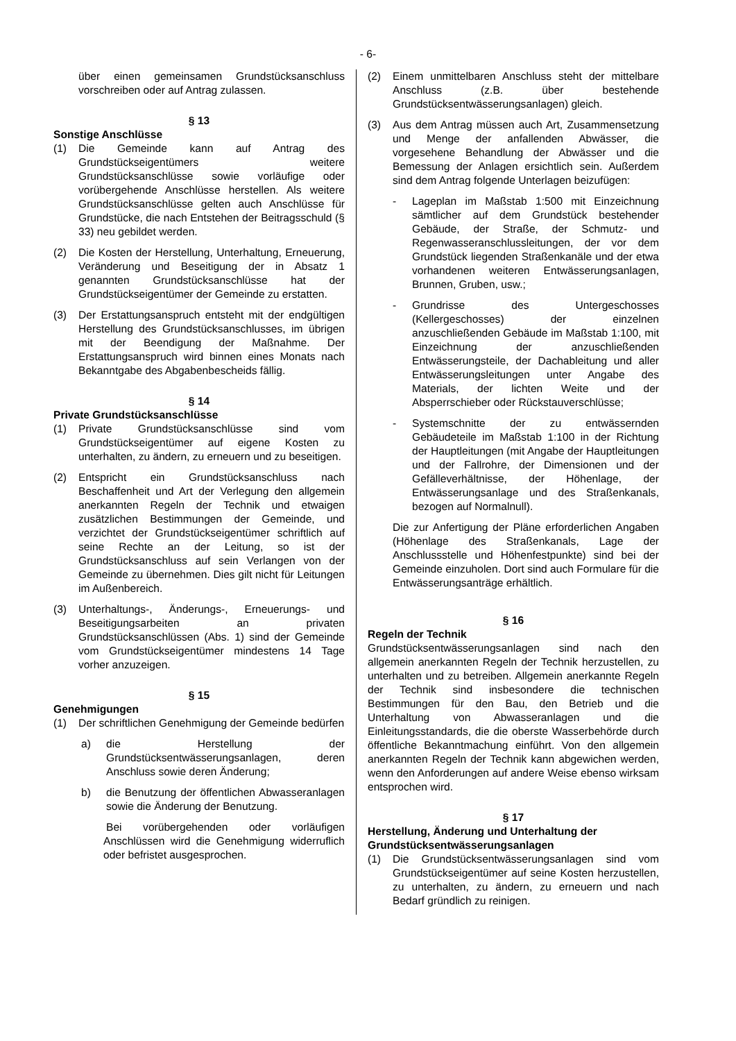- 6-
über einen gemeinsamen Grundstücksanschluss vorschreiben oder auf Antrag zulassen.
§ 13
Sonstige Anschlüsse
(1) Die Gemeinde kann auf Antrag des Grundstückseigentümers weitere Grundstücksanschlüsse sowie vorläufige oder vorübergehende Anschlüsse herstellen. Als weitere Grundstücksanschlüsse gelten auch Anschlüsse für Grundstücke, die nach Entstehen der Beitragsschuld (§ 33) neu gebildet werden.
(2) Die Kosten der Herstellung, Unterhaltung, Erneuerung, Veränderung und Beseitigung der in Absatz 1 genannten Grundstücksanschlüsse hat der Grundstückseigentümer der Gemeinde zu erstatten.
(3) Der Erstattungsanspruch entsteht mit der endgültigen Herstellung des Grundstücksanschlusses, im übrigen mit der Beendigung der Maßnahme. Der Erstattungsanspruch wird binnen eines Monats nach Bekanntgabe des Abgabenbescheids fällig.
§ 14
Private Grundstücksanschlüsse
(1) Private Grundstücksanschlüsse sind vom Grundstückseigentümer auf eigene Kosten zu unterhalten, zu ändern, zu erneuern und zu beseitigen.
(2) Entspricht ein Grundstücksanschluss nach Beschaffenheit und Art der Verlegung den allgemein anerkannten Regeln der Technik und etwaigen zusätzlichen Bestimmungen der Gemeinde, und verzichtet der Grundstückseigentümer schriftlich auf seine Rechte an der Leitung, so ist der Grundstücksanschluss auf sein Verlangen von der Gemeinde zu übernehmen. Dies gilt nicht für Leitungen im Außenbereich.
(3) Unterhaltungs-, Änderungs-, Erneuerungs- und Beseitigungsarbeiten an privaten Grundstücksanschlüssen (Abs. 1) sind der Gemeinde vom Grundstückseigentümer mindestens 14 Tage vorher anzuzeigen.
§ 15
Genehmigungen
(1) Der schriftlichen Genehmigung der Gemeinde bedürfen
a) die Herstellung der Grundstücksentwässerungsanlagen, deren Anschluss sowie deren Änderung;
b) die Benutzung der öffentlichen Abwasseranlagen sowie die Änderung der Benutzung.
Bei vorübergehenden oder vorläufigen Anschlüssen wird die Genehmigung widerruflich oder befristet ausgesprochen.
(2) Einem unmittelbaren Anschluss steht der mittelbare Anschluss (z.B. über bestehende Grundstücksentwässerungsanlagen) gleich.
(3) Aus dem Antrag müssen auch Art, Zusammensetzung und Menge der anfallenden Abwässer, die vorgesehene Behandlung der Abwässer und die Bemessung der Anlagen ersichtlich sein. Außerdem sind dem Antrag folgende Unterlagen beizufügen:
- Lageplan im Maßstab 1:500 mit Einzeichnung sämtlicher auf dem Grundstück bestehender Gebäude, der Straße, der Schmutz- und Regenwasseranschlussleitungen, der vor dem Grundstück liegenden Straßenkanäle und der etwa vorhandenen weiteren Entwässerungsanlagen, Brunnen, Gruben, usw.;
- Grundrisse des Untergeschosses (Kellergeschosses) der einzelnen anzuschließenden Gebäude im Maßstab 1:100, mit Einzeichnung der anzuschließenden Entwässerungsteile, der Dachableitung und aller Entwässerungsleitungen unter Angabe des Materials, der lichten Weite und der Absperrschieber oder Rückstauverschlüsse;
- Systemschnitte der zu entwässernden Gebäudeteile im Maßstab 1:100 in der Richtung der Hauptleitungen (mit Angabe der Hauptleitungen und der Fallrohre, der Dimensionen und der Gefälleverhältnisse, der Höhenlage, der Entwässerungsanlage und des Straßenkanals, bezogen auf Normalnull).
Die zur Anfertigung der Pläne erforderlichen Angaben (Höhenlage des Straßenkanals, Lage der Anschlussstelle und Höhenfestpunkte) sind bei der Gemeinde einzuholen. Dort sind auch Formulare für die Entwässerungsanträge erhältlich.
§ 16
Regeln der Technik
Grundstücksentwässerungsanlagen sind nach den allgemein anerkannten Regeln der Technik herzustellen, zu unterhalten und zu betreiben. Allgemein anerkannte Regeln der Technik sind insbesondere die technischen Bestimmungen für den Bau, den Betrieb und die Unterhaltung von Abwasseranlagen und die Einleitungsstandards, die die oberste Wasserbehörde durch öffentliche Bekanntmachung einführt. Von den allgemein anerkannten Regeln der Technik kann abgewichen werden, wenn den Anforderungen auf andere Weise ebenso wirksam entsprochen wird.
§ 17
Herstellung, Änderung und Unterhaltung der Grundstücksentwässerungsanlagen
(1) Die Grundstücksentwässerungsanlagen sind vom Grundstückseigentümer auf seine Kosten herzustellen, zu unterhalten, zu ändern, zu erneuern und nach Bedarf gründlich zu reinigen.